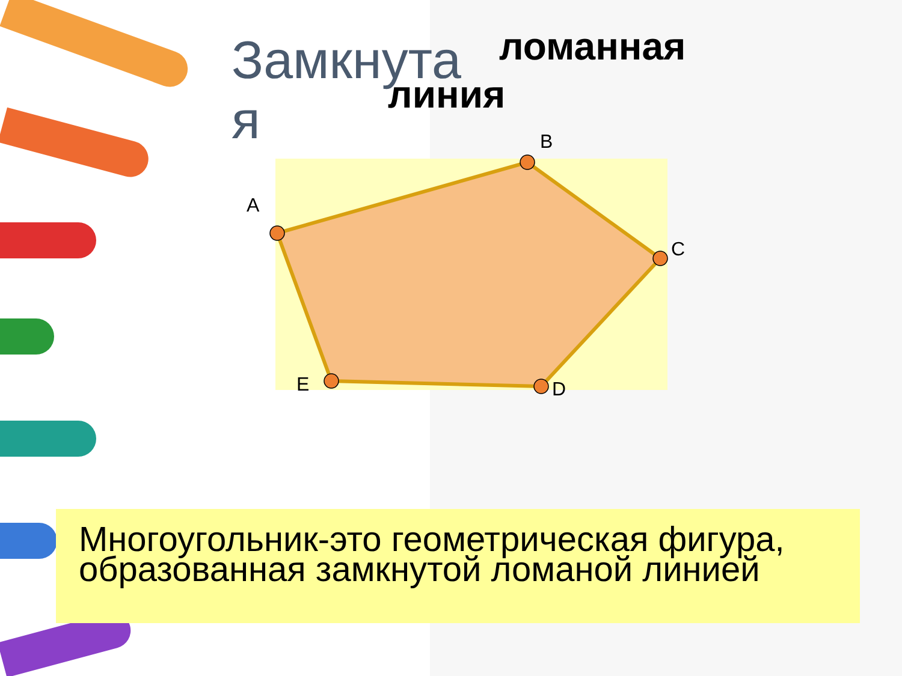Замкнута я
ломанная
линия
A
B
C
D
E
Многоугольник-это геометрическая фигура,
образованная замкнутой ломаной линией